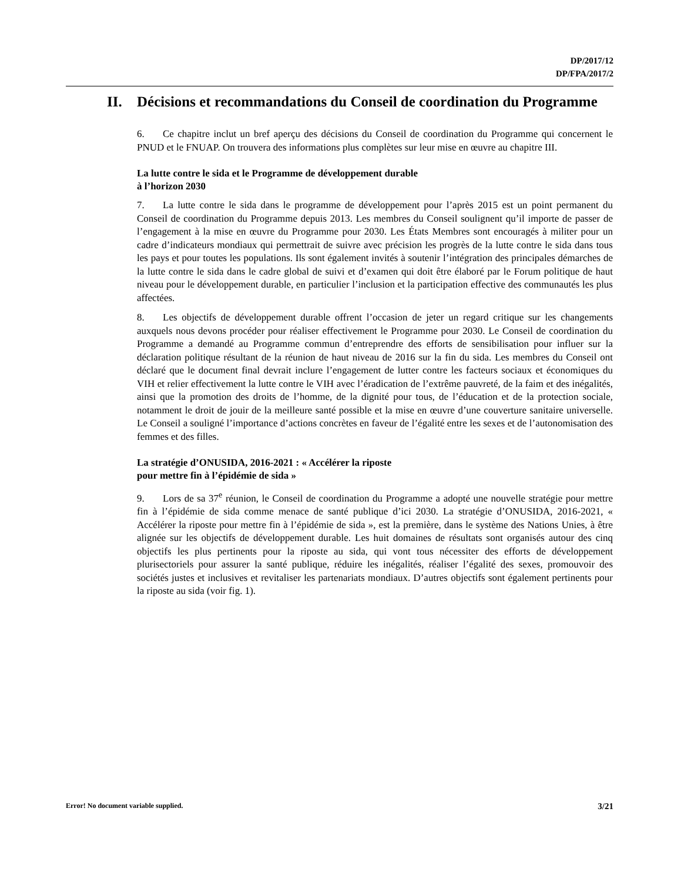DP/2017/12
DP/FPA/2017/2
II. Décisions et recommandations du Conseil de coordination du Programme
6. Ce chapitre inclut un bref aperçu des décisions du Conseil de coordination du Programme qui concernent le PNUD et le FNUAP. On trouvera des informations plus complètes sur leur mise en œuvre au chapitre III.
La lutte contre le sida et le Programme de développement durable
à l’horizon 2030
7. La lutte contre le sida dans le programme de développement pour l’après 2015 est un point permanent du Conseil de coordination du Programme depuis 2013. Les membres du Conseil soulignent qu’il importe de passer de l’engagement à la mise en œuvre du Programme pour 2030. Les États Membres sont encouragés à militer pour un cadre d’indicateurs mondiaux qui permettrait de suivre avec précision les progrès de la lutte contre le sida dans tous les pays et pour toutes les populations. Ils sont également invités à soutenir l’intégration des principales démarches de la lutte contre le sida dans le cadre global de suivi et d’examen qui doit être élaboré par le Forum politique de haut niveau pour le développement durable, en particulier l’inclusion et la participation effective des communautés les plus affectées.
8. Les objectifs de développement durable offrent l’occasion de jeter un regard critique sur les changements auxquels nous devons procéder pour réaliser effectivement le Programme pour 2030. Le Conseil de coordination du Programme a demandé au Programme commun d’entreprendre des efforts de sensibilisation pour influer sur la déclaration politique résultant de la réunion de haut niveau de 2016 sur la fin du sida. Les membres du Conseil ont déclaré que le document final devrait inclure l’engagement de lutter contre les facteurs sociaux et économiques du VIH et relier effectivement la lutte contre le VIH avec l’éradication de l’extrême pauvreté, de la faim et des inégalités, ainsi que la promotion des droits de l’homme, de la dignité pour tous, de l’éducation et de la protection sociale, notamment le droit de jouir de la meilleure santé possible et la mise en œuvre d’une couverture sanitaire universelle. Le Conseil a souligné l’importance d’actions concrètes en faveur de l’égalité entre les sexes et de l’autonomisation des femmes et des filles.
La stratégie d’ONUSIDA, 2016-2021 : « Accélérer la riposte
pour mettre fin à l’épidémie de sida »
9. Lors de sa 37<sup>e</sup> réunion, le Conseil de coordination du Programme a adopté une nouvelle stratégie pour mettre fin à l’épidémie de sida comme menace de santé publique d’ici 2030. La stratégie d’ONUSIDA, 2016-2021, « Accélérer la riposte pour mettre fin à l’épidémie de sida », est la première, dans le système des Nations Unies, à être alignée sur les objectifs de développement durable. Les huit domaines de résultats sont organisés autour des cinq objectifs les plus pertinents pour la riposte au sida, qui vont tous nécessiter des efforts de développement plurisectoriels pour assurer la santé publique, réduire les inégalités, réaliser l’égalité des sexes, promouvoir des sociétés justes et inclusives et revitaliser les partenariats mondiaux. D’autres objectifs sont également pertinents pour la riposte au sida (voir fig. 1).
Error! No document variable supplied. 3/21